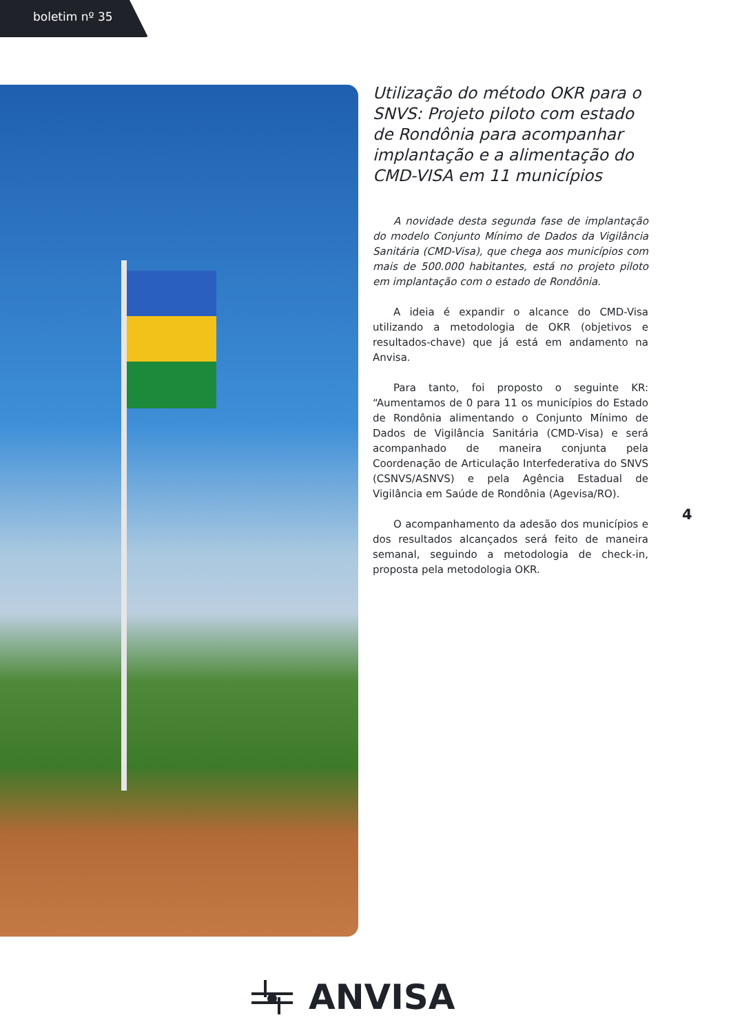boletim nº 35
Utilização do método OKR para o SNVS: Projeto piloto com estado de Rondônia para acompanhar implantação e a alimentação do CMD-VISA em 11 municípios
A novidade desta segunda fase de implantação do modelo Conjunto Mínimo de Dados da Vigilância Sanitária (CMD-Visa), que chega aos municípios com mais de 500.000 habitantes, está no projeto piloto em implantação com o estado de Rondônia.
A ideia é expandir o alcance do CMD-Visa utilizando a metodologia de OKR (objetivos e resultados-chave) que já está em andamento na Anvisa.
Para tanto, foi proposto o seguinte KR: “Aumentamos de 0 para 11 os municípios do Estado de Rondônia alimentando o Conjunto Mínimo de Dados de Vigilância Sanitária (CMD-Visa) e será acompanhado de maneira conjunta pela Coordenação de Articulação Interfederativa do SNVS (CSNVS/ASNVS) e pela Agência Estadual de Vigilância em Saúde de Rondônia (Agevisa/RO).
O acompanhamento da adesão dos municípios e dos resultados alcançados será feito de maneira semanal, seguindo a metodologia de check-in, proposta pela metodologia OKR.
4
ANVISA